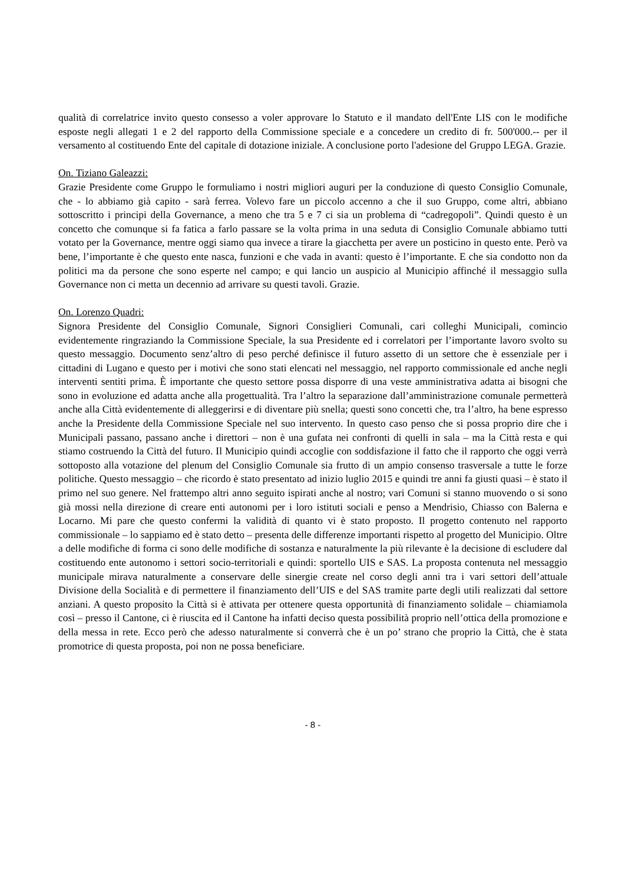qualità di correlatrice invito questo consesso a voler approvare lo Statuto e il mandato dell'Ente LIS con le modifiche esposte negli allegati 1 e 2 del rapporto della Commissione speciale e a concedere un credito di fr. 500'000.-- per il versamento al costituendo Ente del capitale di dotazione iniziale. A conclusione porto l'adesione del Gruppo LEGA. Grazie.
On. Tiziano Galeazzi:
Grazie Presidente come Gruppo le formuliamo i nostri migliori auguri per la conduzione di questo Consiglio Comunale, che - lo abbiamo già capito - sarà ferrea. Volevo fare un piccolo accenno a che il suo Gruppo, come altri, abbiano sottoscritto i principi della Governance, a meno che tra 5 e 7 ci sia un problema di “cadregopoli”. Quindi questo è un concetto che comunque si fa fatica a farlo passare se la volta prima in una seduta di Consiglio Comunale abbiamo tutti votato per la Governance, mentre oggi siamo qua invece a tirare la giacchetta per avere un posticino in questo ente. Però va bene, l’importante è che questo ente nasca, funzioni e che vada in avanti: questo è l’importante. E che sia condotto non da politici ma da persone che sono esperte nel campo; e qui lancio un auspicio al Municipio affinché il messaggio sulla Governance non ci metta un decennio ad arrivare su questi tavoli. Grazie.
On. Lorenzo Quadri:
Signora Presidente del Consiglio Comunale, Signori Consiglieri Comunali, cari colleghi Municipali, comincio evidentemente ringraziando la Commissione Speciale, la sua Presidente ed i correlatori per l’importante lavoro svolto su questo messaggio. Documento senz’altro di peso perché definisce il futuro assetto di un settore che è essenziale per i cittadini di Lugano e questo per i motivi che sono stati elencati nel messaggio, nel rapporto commissionale ed anche negli interventi sentiti prima. È importante che questo settore possa disporre di una veste amministrativa adatta ai bisogni che sono in evoluzione ed adatta anche alla progettualità. Tra l’altro la separazione dall’amministrazione comunale permetterà anche alla Città evidentemente di alleggerirsi e di diventare più snella; questi sono concetti che, tra l’altro, ha bene espresso anche la Presidente della Commissione Speciale nel suo intervento. In questo caso penso che si possa proprio dire che i Municipali passano, passano anche i direttori – non è una gufata nei confronti di quelli in sala – ma la Città resta e qui stiamo costruendo la Città del futuro. Il Municipio quindi accoglie con soddisfazione il fatto che il rapporto che oggi verrà sottoposto alla votazione del plenum del Consiglio Comunale sia frutto di un ampio consenso trasversale a tutte le forze politiche. Questo messaggio – che ricordo è stato presentato ad inizio luglio 2015 e quindi tre anni fa giusti quasi – è stato il primo nel suo genere. Nel frattempo altri anno seguito ispirati anche al nostro; vari Comuni si stanno muovendo o si sono già mossi nella direzione di creare enti autonomi per i loro istituti sociali e penso a Mendrisio, Chiasso con Balerna e Locarno. Mi pare che questo confermi la validità di quanto vi è stato proposto. Il progetto contenuto nel rapporto commissionale – lo sappiamo ed è stato detto – presenta delle differenze importanti rispetto al progetto del Municipio. Oltre a delle modifiche di forma ci sono delle modifiche di sostanza e naturalmente la più rilevante è la decisione di escludere dal costituendo ente autonomo i settori socio-territoriali e quindi: sportello UIS e SAS. La proposta contenuta nel messaggio municipale mirava naturalmente a conservare delle sinergie create nel corso degli anni tra i vari settori dell’attuale Divisione della Socialità e di permettere il finanziamento dell’UIS e del SAS tramite parte degli utili realizzati dal settore anziani. A questo proposito la Città si è attivata per ottenere questa opportunità di finanziamento solidale – chiamiamola così – presso il Cantone, ci è riuscita ed il Cantone ha infatti deciso questa possibilità proprio nell’ottica della promozione e della messa in rete. Ecco però che adesso naturalmente si converrà che è un po’ strano che proprio la Città, che è stata promotrice di questa proposta, poi non ne possa beneficiare.
- 8 -